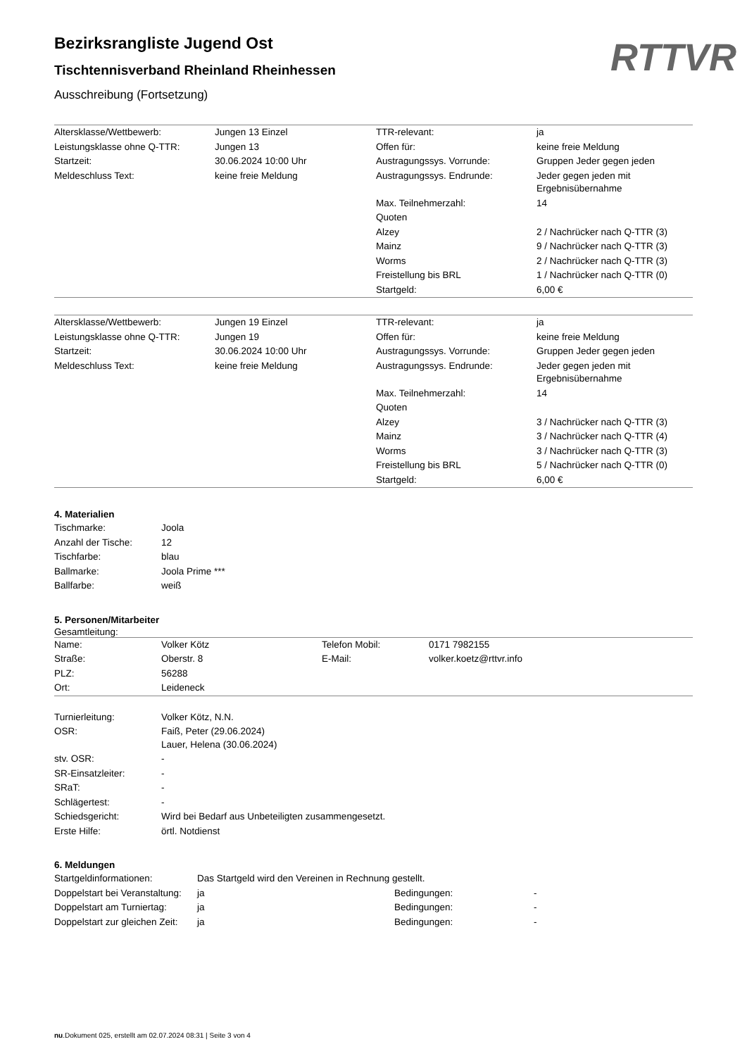RTTVR
Bezirksrangliste Jugend Ost
Tischtennisverband Rheinland Rheinhessen
Ausschreibung (Fortsetzung)
| Altersklasse/Wettbewerb: | Jungen 13 Einzel | TTR-relevant: | ja |
| Leistungsklasse ohne Q-TTR: | Jungen 13 | Offen für: | keine freie Meldung |
| Startzeit: | 30.06.2024 10:00 Uhr | Austragungssys. Vorrunde: | Gruppen Jeder gegen jeden |
| Meldeschluss Text: | keine freie Meldung | Austragungssys. Endrunde: | Jeder gegen jeden mit Ergebnisübernahme |
| | | Max. Teilnehmerzahl: | 14 |
| | | Quoten | |
| | | Alzey | 2 / Nachrücker nach Q-TTR (3) |
| | | Mainz | 9 / Nachrücker nach Q-TTR (3) |
| | | Worms | 2 / Nachrücker nach Q-TTR (3) |
| | | Freistellung bis BRL | 1 / Nachrücker nach Q-TTR (0) |
| | | Startgeld: | 6,00 € |
| Altersklasse/Wettbewerb: | Jungen 19 Einzel | TTR-relevant: | ja |
| Leistungsklasse ohne Q-TTR: | Jungen 19 | Offen für: | keine freie Meldung |
| Startzeit: | 30.06.2024 10:00 Uhr | Austragungssys. Vorrunde: | Gruppen Jeder gegen jeden |
| Meldeschluss Text: | keine freie Meldung | Austragungssys. Endrunde: | Jeder gegen jeden mit Ergebnisübernahme |
| | | Max. Teilnehmerzahl: | 14 |
| | | Quoten | |
| | | Alzey | 3 / Nachrücker nach Q-TTR (3) |
| | | Mainz | 3 / Nachrücker nach Q-TTR (4) |
| | | Worms | 3 / Nachrücker nach Q-TTR (3) |
| | | Freistellung bis BRL | 5 / Nachrücker nach Q-TTR (0) |
| | | Startgeld: | 6,00 € |
4. Materialien
| Tischmarke: | Joola |
| Anzahl der Tische: | 12 |
| Tischfarbe: | blau |
| Ballmarke: | Joola Prime *** |
| Ballfarbe: | weiß |
5. Personen/Mitarbeiter
Gesamtleitung:
| Name: | Volker Kötz | Telefon Mobil: | 0171 7982155 |
| Straße: | Oberstr. 8 | E-Mail: | volker.koetz@rttvr.info |
| PLZ: | 56288 | | |
| Ort: | Leideneck | | |
| Turnierleitung: | Volker Kötz, N.N. |
| OSR: | Faiß, Peter (29.06.2024) Lauer, Helena (30.06.2024) |
| stv. OSR: | - |
| SR-Einsatzleiter: | - |
| SRaT: | - |
| Schlägertest: | - |
| Schiedsgericht: | Wird bei Bedarf aus Unbeteiligten zusammengesetzt. |
| Erste Hilfe: | örtl. Notdienst |
6. Meldungen
| Startgeldinformationen: | Das Startgeld wird den Vereinen in Rechnung gestellt. | | |
| Doppelstart bei Veranstaltung: | ja | Bedingungen: | - |
| Doppelstart am Turniertag: | ja | Bedingungen: | - |
| Doppelstart zur gleichen Zeit: | ja | Bedingungen: | - |
nu.Dokument 025, erstellt am 02.07.2024 08:31 | Seite 3 von 4